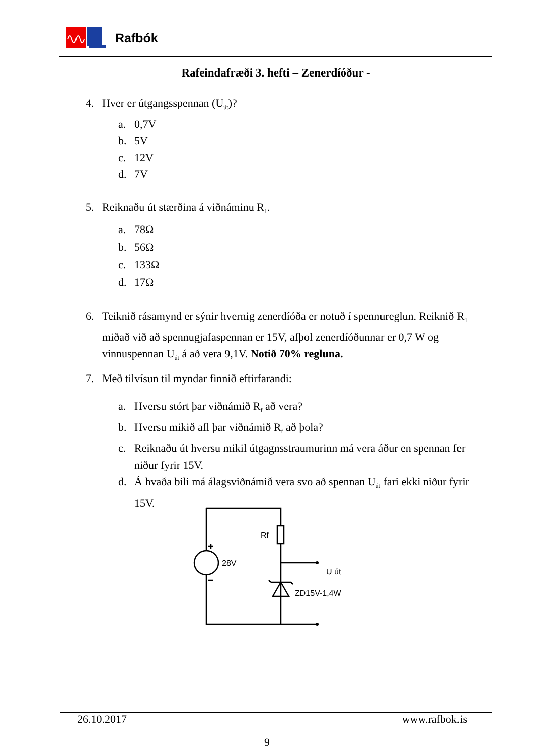Rafbók
Rafeindafræði 3. hefti – Zenerdíóður -
4. Hver er útgangsspennan (U<sub>út</sub>)?
a. 0,7V
b. 5V
c. 12V
d. 7V
5. Reiknaðu út stærðina á viðnáminu R<sub>1</sub>.
a. 78Ω
b. 56Ω
c. 133Ω
d. 17Ω
6. Teiknið rásamynd er sýnir hvernig zenerdíóða er notuð í spennureglun. Reiknið R<sub>1</sub> miðað við að spennugjafaspennan er 15V, afþol zenerdíóðunnar er 0,7 W og vinnuspennan U<sub>út</sub> á að vera 9,1V. Notið 70% regluna.
7. Með tilvísun til myndar finnið eftirfarandi:
a. Hversu stórt þar viðnámið R<sub>f</sub> að vera?
b. Hversu mikið afl þar viðnámið R<sub>f</sub> að þola?
c. Reiknaðu út hversu mikil útgagnsstraumurinn má vera áður en spennan fer niður fyrir 15V.
d. Á hvaða bili má álagsviðnámið vera svo að spennan U<sub>út</sub> fari ekki niður fyrir 15V.
Rf
28V
U út
ZD15V-1,4W
26.10.2017 www.rafbok.is
9